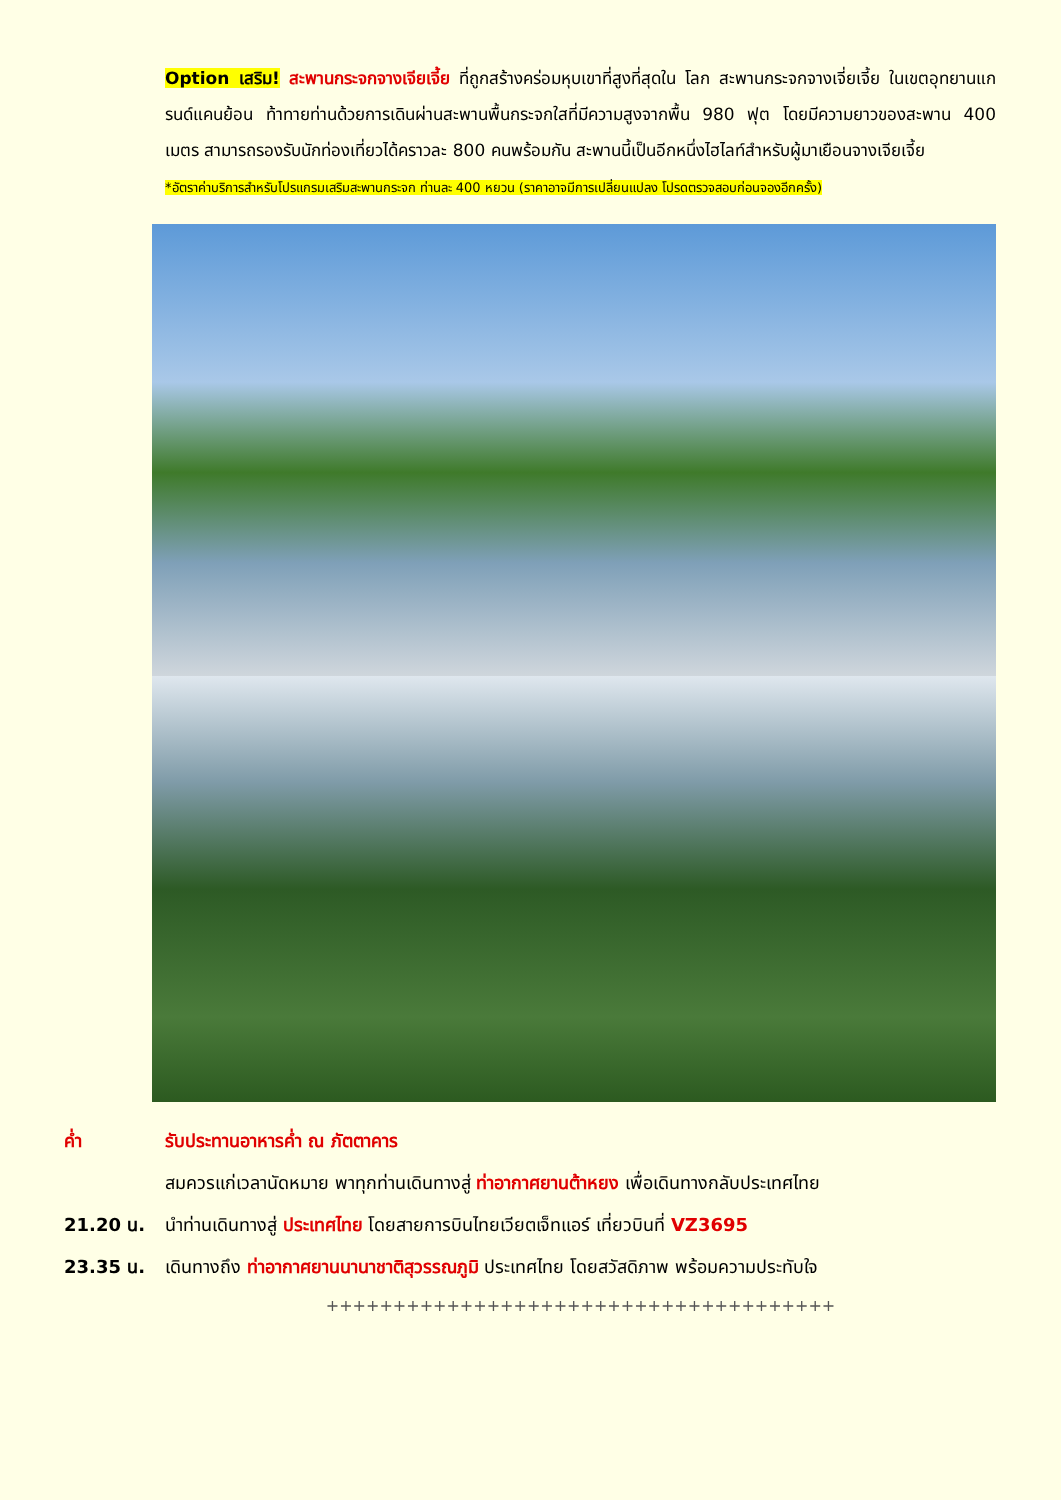Option เสริม! สะพานกระจกจางเจียเจี้ย ที่ถูกสร้างคร่อมหุบเขาที่สูงที่สุดใน โลก สะพานกระจกจางเจี่ยเจี้ย ในเขตอุทยานแกรนด์แคนย้อน ท้าทายท่านด้วยการเดินผ่านสะพานพื้นกระจกใสที่มีความสูงจากพื้น 980 ฟุต โดยมีความยาวของสะพาน 400 เมตร สามารถรองรับนักท่องเที่ยวได้คราวละ 800 คนพร้อมกัน สะพานนี้เป็นอีกหนึ่งไฮไลท์สำหรับผู้มาเยือนจางเจียเจี้ย
*อัตราค่าบริการสำหรับโปรแกรมเสริมสะพานกระจก ท่านละ 400 หยวน (ราคาอาจมีการเปลี่ยนแปลง โปรดตรวจสอบก่อนจองอีกครั้ง)
ค่ำ รับประทานอาหารค่ำ ณ ภัตตาคาร
สมควรแก่เวลานัดหมาย พาทุกท่านเดินทางสู่ ท่าอากาศยานต้าหยง เพื่อเดินทางกลับประเทศไทย
21.20 น. นำท่านเดินทางสู่ ประเทศไทย โดยสายการบินไทยเวียตเจ็ทแอร์ เที่ยวบินที่ VZ3695
23.35 น. เดินทางถึง ท่าอากาศยานนานาชาติสุวรรณภูมิ ประเทศไทย โดยสวัสดิภาพ พร้อมความประทับใจ
++++++++++++++++++++++++++++++++++++++